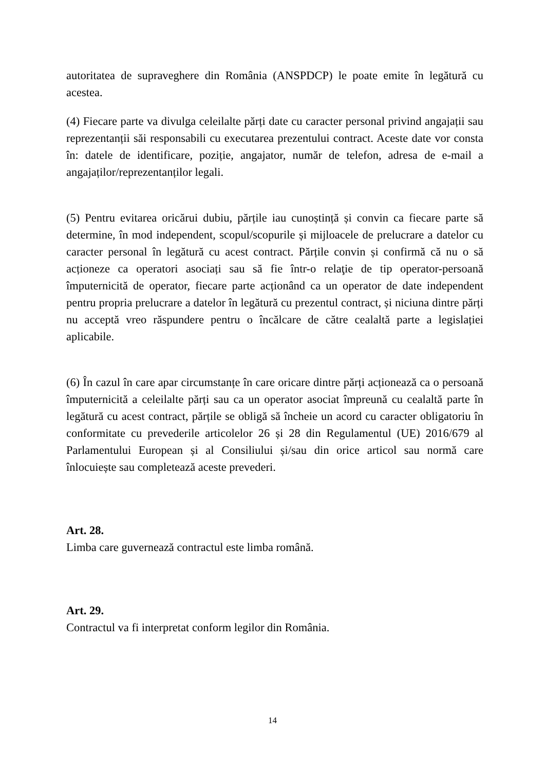autoritatea de supraveghere din România (ANSPDCP) le poate emite în legătură cu acestea.
(4) Fiecare parte va divulga celeilalte părți date cu caracter personal privind angajații sau reprezentanții săi responsabili cu executarea prezentului contract. Aceste date vor consta în: datele de identificare, poziție, angajator, număr de telefon, adresa de e-mail a angajaților/reprezentanților legali.
(5) Pentru evitarea oricărui dubiu, părțile iau cunoștință și convin ca fiecare parte să determine, în mod independent, scopul/scopurile și mijloacele de prelucrare a datelor cu caracter personal în legătură cu acest contract. Părțile convin și confirmă că nu o să acționeze ca operatori asociați sau să fie într-o relaţie de tip operator-persoană împuternicită de operator, fiecare parte acționând ca un operator de date independent pentru propria prelucrare a datelor în legătură cu prezentul contract, și niciuna dintre părți nu acceptă vreo răspundere pentru o încălcare de către cealaltă parte a legislației aplicabile.
(6) În cazul în care apar circumstanțe în care oricare dintre părți acționează ca o persoană împuternicită a celeilalte părți sau ca un operator asociat împreună cu cealaltă parte în legătură cu acest contract, părțile se obligă să încheie un acord cu caracter obligatoriu în conformitate cu prevederile articolelor 26 și 28 din Regulamentul (UE) 2016/679 al Parlamentului European și al Consiliului și/sau din orice articol sau normă care înlocuiește sau completează aceste prevederi.
Art. 28.
Limba care guvernează contractul este limba română.
Art. 29.
Contractul va fi interpretat conform legilor din România.
14